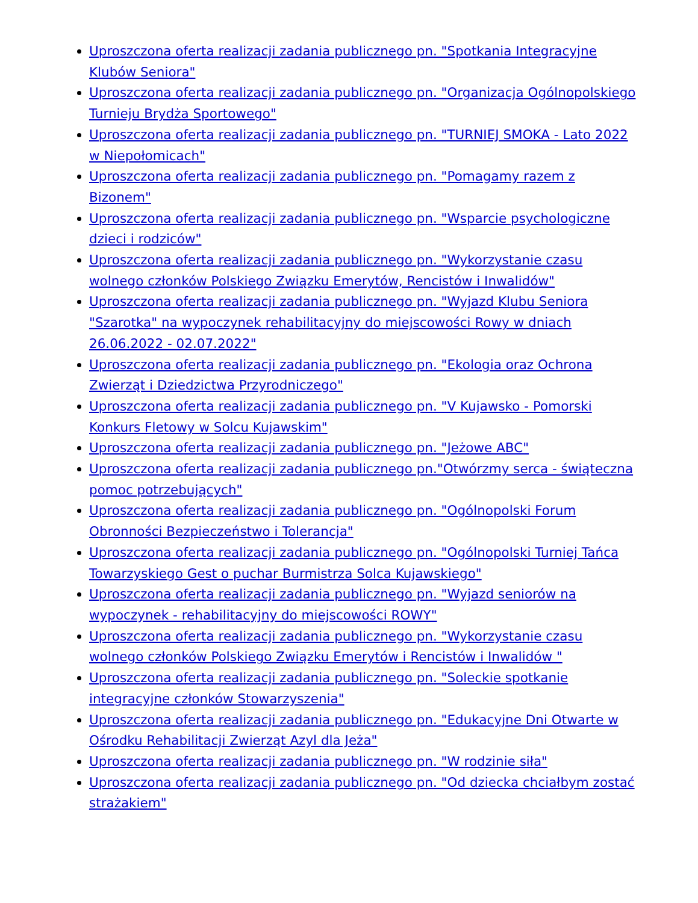Uproszczona oferta realizacji zadania publicznego pn. "Spotkania Integracyjne Klubów Seniora"
Uproszczona oferta realizacji zadania publicznego pn. "Organizacja Ogólnopolskiego Turnieju Brydża Sportowego"
Uproszczona oferta realizacji zadania publicznego pn. "TURNIEJ SMOKA - Lato 2022 w Niepołomicach"
Uproszczona oferta realizacji zadania publicznego pn. "Pomagamy razem z Bizonem"
Uproszczona oferta realizacji zadania publicznego pn. "Wsparcie psychologiczne dzieci i rodziców"
Uproszczona oferta realizacji zadania publicznego pn. "Wykorzystanie czasu wolnego członków Polskiego Związku Emerytów, Rencistów i Inwalidów"
Uproszczona oferta realizacji zadania publicznego pn. "Wyjazd Klubu Seniora "Szarotka" na wypoczynek rehabilitacyjny do miejscowości Rowy w dniach 26.06.2022 - 02.07.2022"
Uproszczona oferta realizacji zadania publicznego pn. "Ekologia oraz Ochrona Zwierząt i Dziedzictwa Przyrodniczego"
Uproszczona oferta realizacji zadania publicznego pn. "V Kujawsko - Pomorski Konkurs Fletowy w Solcu Kujawskim"
Uproszczona oferta realizacji zadania publicznego pn. "Jeżowe ABC"
Uproszczona oferta realizacji zadania publicznego pn."Otwórzmy serca - świąteczna pomoc potrzebujących"
Uproszczona oferta realizacji zadania publicznego pn. "Ogólnopolski Forum Obronności Bezpieczeństwo i Tolerancja"
Uproszczona oferta realizacji zadania publicznego pn. "Ogólnopolski Turniej Tańca Towarzyskiego Gest o puchar Burmistrza Solca Kujawskiego"
Uproszczona oferta realizacji zadania publicznego pn. "Wyjazd seniorów na wypoczynek - rehabilitacyjny do miejscowości ROWY"
Uproszczona oferta realizacji zadania publicznego pn. "Wykorzystanie czasu wolnego członków Polskiego Związku Emerytów i Rencistów i Inwalidów "
Uproszczona oferta realizacji zadania publicznego pn. "Soleckie spotkanie integracyjne członków Stowarzyszenia"
Uproszczona oferta realizacji zadania publicznego pn. "Edukacyjne Dni Otwarte w Ośrodku Rehabilitacji Zwierząt Azyl dla Jeża"
Uproszczona oferta realizacji zadania publicznego pn. "W rodzinie siła"
Uproszczona oferta realizacji zadania publicznego pn. "Od dziecka chciałbym zostać strażakiem"